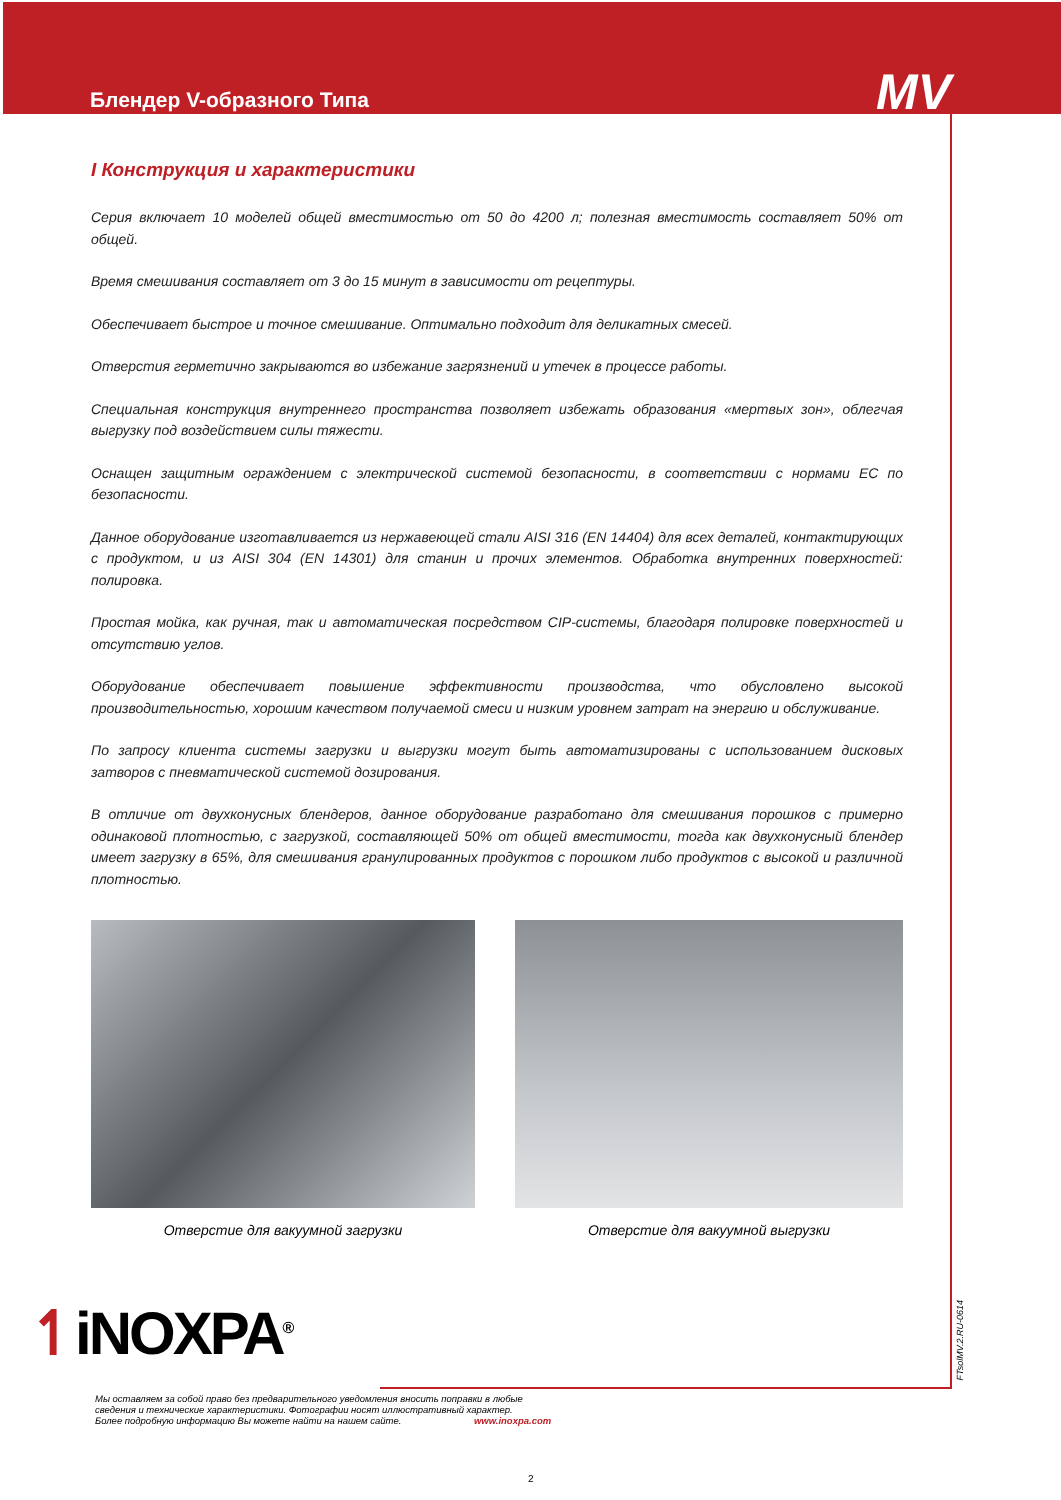Блендер V-образного Типа
MV
I Конструкция и характеристики
Серия включает 10 моделей общей вместимостью от 50 до 4200 л; полезная вместимость составляет 50% от общей.
Время смешивания составляет от 3 до 15 минут в зависимости от рецептуры.
Обеспечивает быстрое и точное смешивание. Оптимально подходит для деликатных смесей.
Отверстия герметично закрываются во избежание загрязнений и утечек в процессе работы.
Специальная конструкция внутреннего пространства позволяет избежать образования «мертвых зон», облегчая выгрузку под воздействием силы тяжести.
Оснащен защитным ограждением с электрической системой безопасности, в соответствии с нормами ЕС по безопасности.
Данное оборудование изготавливается из нержавеющей стали AISI 316 (EN 14404) для всех деталей, контактирующих с продуктом, и из AISI 304 (EN 14301) для станин и прочих элементов. Обработка внутренних поверхностей: полировка.
Простая мойка, как ручная, так и автоматическая посредством CIP-системы, благодаря полировке поверхностей и отсутствию углов.
Оборудование обеспечивает повышение эффективности производства, что обусловлено высокой производительностью, хорошим качеством получаемой смеси и низким уровнем затрат на энергию и обслуживание.
По запросу клиента системы загрузки и выгрузки могут быть автоматизированы с использованием дисковых затворов с пневматической системой дозирования.
В отличие от двухконусных блендеров, данное оборудование разработано для смешивания порошков с примерно одинаковой плотностью, с загрузкой, составляющей 50% от общей вместимости, тогда как двухконусный блендер имеет загрузку в 65%, для смешивания гранулированных продуктов с порошком либо продуктов с высокой и различной плотностью.
Отверстие для вакуумной загрузки Отверстие для вакуумной выгрузки
↿iNOXPA<sup>®</sup>
Мы оставляем за собой право без предварительного уведомления вносить поправки в любые
сведения и технические характеристики. Фотографии носят иллюстративный характер.
Более подробную информацию Вы можете найти на нашем сайте. www.inoxpa.com
FTsolMV.2.RU-0614
2